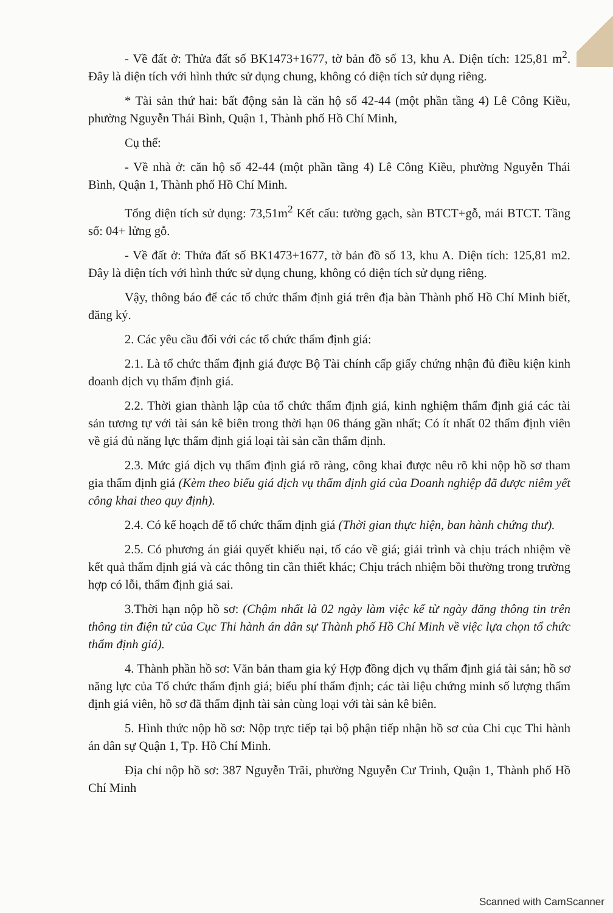- Về đất ở: Thửa đất số BK1473+1677, tờ bản đồ số 13, khu A. Diện tích: 125,81 m<sup>2</sup>. Đây là diện tích với hình thức sử dụng chung, không có diện tích sử dụng riêng.
* Tài sản thứ hai: bất động sản là căn hộ số 42-44 (một phần tầng 4) Lê Công Kiều, phường Nguyễn Thái Bình, Quận 1, Thành phố Hồ Chí Minh,
Cụ thể:
- Về nhà ở: căn hộ số 42-44 (một phần tầng 4) Lê Công Kiều, phường Nguyễn Thái Bình, Quận 1, Thành phố Hồ Chí Minh.
Tổng diện tích sử dụng: 73,51m<sup>2</sup> Kết cấu: tường gạch, sàn BTCT+gỗ, mái BTCT. Tầng số: 04+ lửng gỗ.
- Về đất ở: Thửa đất số BK1473+1677, tờ bản đồ số 13, khu A. Diện tích: 125,81 m2. Đây là diện tích với hình thức sử dụng chung, không có diện tích sử dụng riêng.
Vậy, thông báo để các tổ chức thẩm định giá trên địa bàn Thành phố Hồ Chí Minh biết, đăng ký.
2. Các yêu cầu đối với các tổ chức thẩm định giá:
2.1. Là tổ chức thẩm định giá được Bộ Tài chính cấp giấy chứng nhận đủ điều kiện kinh doanh dịch vụ thẩm định giá.
2.2. Thời gian thành lập của tổ chức thẩm định giá, kinh nghiệm thẩm định giá các tài sản tương tự với tài sản kê biên trong thời hạn 06 tháng gần nhất; Có ít nhất 02 thẩm định viên về giá đủ năng lực thẩm định giá loại tài sản cần thẩm định.
2.3. Mức giá dịch vụ thẩm định giá rõ ràng, công khai được nêu rõ khi nộp hồ sơ tham gia thẩm định giá (Kèm theo biểu giá dịch vụ thẩm định giá của Doanh nghiệp đã được niêm yết công khai theo quy định).
2.4. Có kế hoạch để tổ chức thẩm định giá (Thời gian thực hiện, ban hành chứng thư).
2.5. Có phương án giải quyết khiếu nại, tố cáo về giá; giải trình và chịu trách nhiệm về kết quả thẩm định giá và các thông tin cần thiết khác; Chịu trách nhiệm bồi thường trong trường hợp có lỗi, thẩm định giá sai.
3.Thời hạn nộp hồ sơ: (Chậm nhất là 02 ngày làm việc kể từ ngày đăng thông tin trên thông tin điện tử của Cục Thi hành án dân sự Thành phố Hồ Chí Minh về việc lựa chọn tổ chức thẩm định giá).
4. Thành phần hồ sơ: Văn bản tham gia ký Hợp đồng dịch vụ thẩm định giá tài sản; hồ sơ năng lực của Tổ chức thẩm định giá; biểu phí thẩm định; các tài liệu chứng minh số lượng thẩm định giá viên, hồ sơ đã thẩm định tài sản cùng loại với tài sản kê biên.
5. Hình thức nộp hồ sơ: Nộp trực tiếp tại bộ phận tiếp nhận hồ sơ của Chi cục Thi hành án dân sự Quận 1, Tp. Hồ Chí Minh.
Địa chỉ nộp hồ sơ: 387 Nguyễn Trãi, phường Nguyễn Cư Trinh, Quận 1, Thành phố Hồ Chí Minh
Scanned with CamScanner